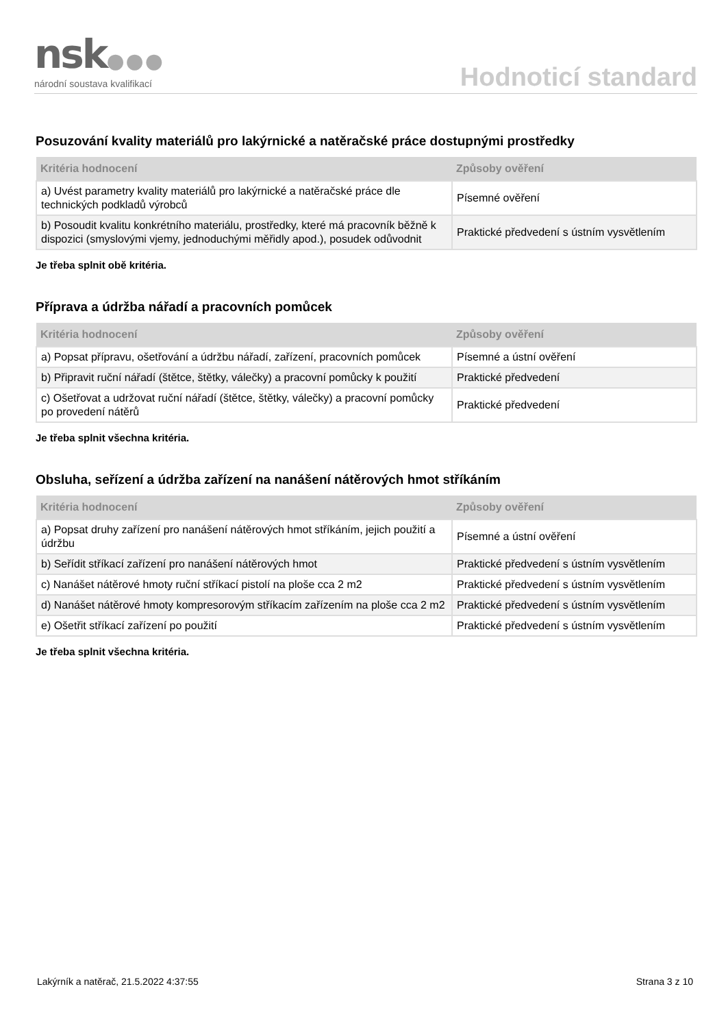nsk●●●
národní soustava kvalifikací
Hodnoticí standard
Posuzování kvality materiálů pro lakýrnické a natěračské práce dostupnými prostředky
| Kritéria hodnocení | Způsoby ověření |
| --- | --- |
| a) Uvést parametry kvality materiálů pro lakýrnické a natěračské práce dle technických podkladů výrobců | Písemné ověření |
| b) Posoudit kvalitu konkrétního materiálu, prostředky, které má pracovník běžně k dispozici (smyslovými vjemy, jednoduchými měřidly apod.), posudek odůvodnit | Praktické předvedení s ústním vysvětlením |
Je třeba splnit obě kritéria.
Příprava a údržba nářadí a pracovních pomůcek
| Kritéria hodnocení | Způsoby ověření |
| --- | --- |
| a) Popsat přípravu, ošetřování a údržbu nářadí, zařízení, pracovních pomůcek | Písemné a ústní ověření |
| b) Připravit ruční nářadí (štětce, štětky, válečky) a pracovní pomůcky k použití | Praktické předvedení |
| c) Ošetřovat a udržovat ruční nářadí (štětce, štětky, válečky) a pracovní pomůcky po provedení nátěrů | Praktické předvedení |
Je třeba splnit všechna kritéria.
Obsluha, seřízení a údržba zařízení na nanášení nátěrových hmot stříkáním
| Kritéria hodnocení | Způsoby ověření |
| --- | --- |
| a) Popsat druhy zařízení pro nanášení nátěrových hmot stříkáním, jejich použití a údržbu | Písemné a ústní ověření |
| b) Seřídit stříkací zařízení pro nanášení nátěrových hmot | Praktické předvedení s ústním vysvětlením |
| c) Nanášet nátěrové hmoty ruční stříkací pistolí na ploše cca 2 m2 | Praktické předvedení s ústním vysvětlením |
| d) Nanášet nátěrové hmoty kompresorovým stříkacím zařízením na ploše cca 2 m2 | Praktické předvedení s ústním vysvětlením |
| e) Ošetřit stříkací zařízení po použití | Praktické předvedení s ústním vysvětlením |
Je třeba splnit všechna kritéria.
Lakýrník a natěrač, 21.5.2022 4:37:55 Strana 3 z 10